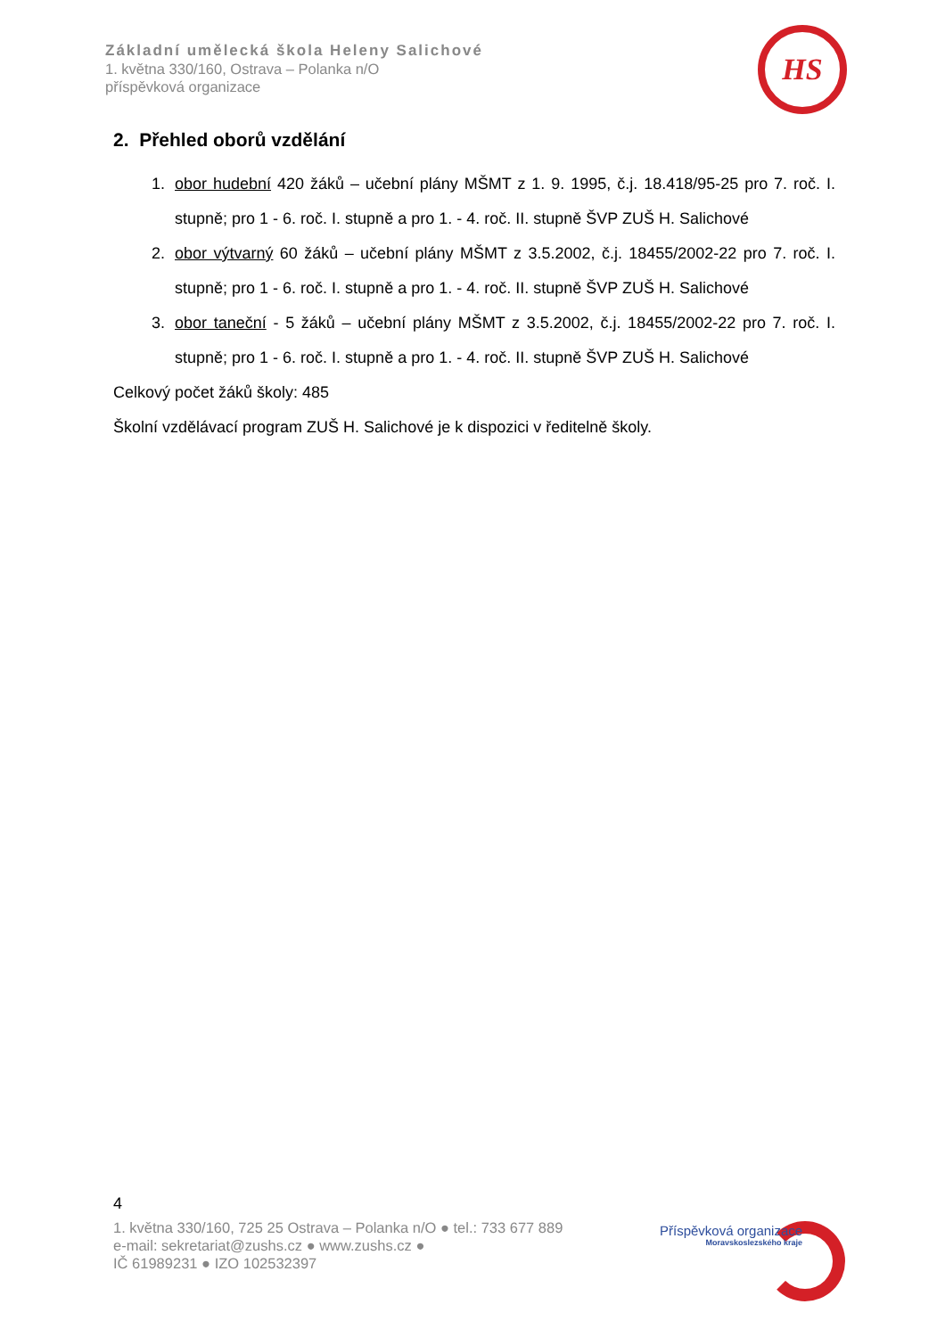Základní umělecká škola Heleny Salichové
1. května 330/160, Ostrava – Polanka n/O
příspěvková organizace
HS
2. Přehled oborů vzdělání
1. obor hudební 420 žáků – učební plány MŠMT z 1. 9. 1995, č.j. 18.418/95-25 pro 7. roč. I. stupně; pro 1 - 6. roč. I. stupně a pro 1. - 4. roč. II. stupně ŠVP ZUŠ H. Salichové
2. obor výtvarný 60 žáků – učební plány MŠMT z 3.5.2002, č.j. 18455/2002-22 pro 7. roč. I. stupně; pro 1 - 6. roč. I. stupně a pro 1. - 4. roč. II. stupně ŠVP ZUŠ H. Salichové
3. obor taneční - 5 žáků – učební plány MŠMT z 3.5.2002, č.j. 18455/2002-22 pro 7. roč. I. stupně; pro 1 - 6. roč. I. stupně a pro 1. - 4. roč. II. stupně ŠVP ZUŠ H. Salichové
Celkový počet žáků školy: 485
Školní vzdělávací program ZUŠ H. Salichové je k dispozici v ředitelně školy.
4
1. května 330/160, 725 25 Ostrava – Polanka n/O ● tel.: 733 677 889
e-mail: sekretariat@zushs.cz ● www.zushs.cz ●
IČ 61989231 ● IZO 102532397
Příspěvková organizace
Moravskoslezského kraje